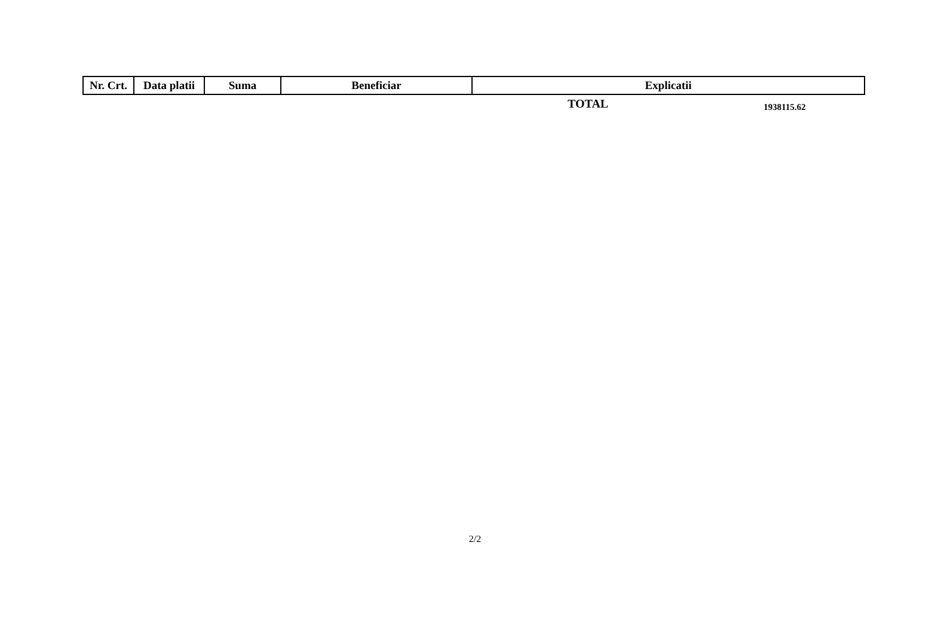| Nr. Crt. | Data platii | Suma | Beneficiar | Explicatii |
| --- | --- | --- | --- | --- |
TOTAL 1938115.62
2/2